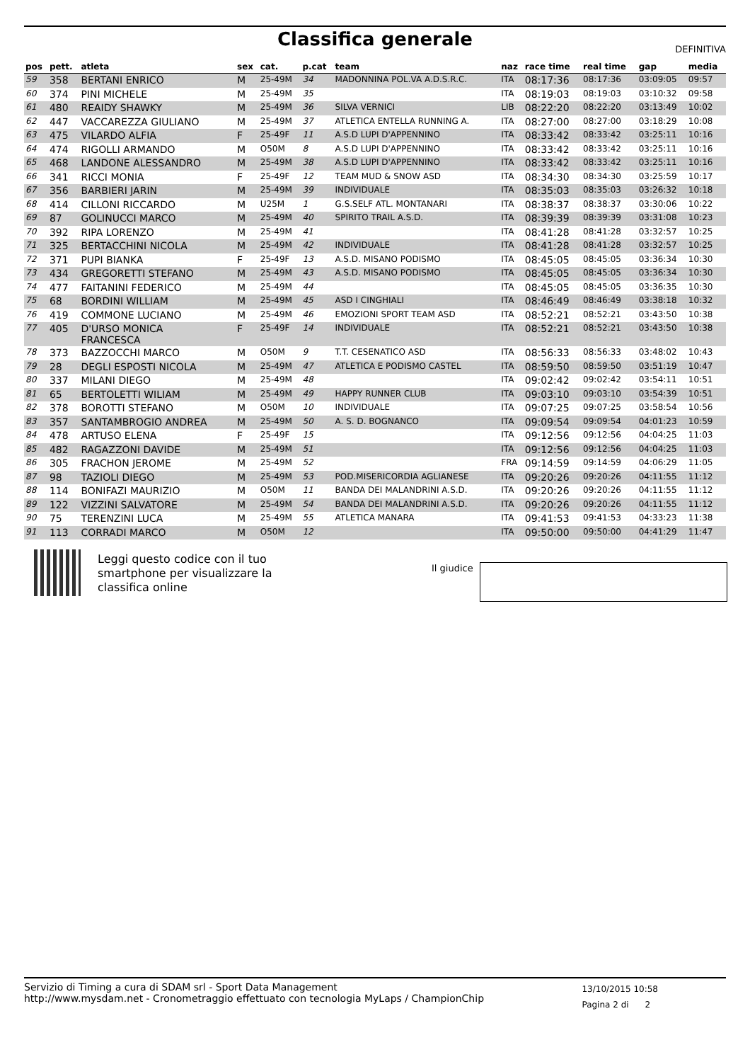Classifica generale DEFINITIVA
| pos | pett. | atleta | sex | cat. | p.cat | team | naz | race time | real time | gap | media |
| --- | --- | --- | --- | --- | --- | --- | --- | --- | --- | --- | --- |
| 59 | 358 | BERTANI ENRICO | M | 25-49M | 34 | MADONNINA POL.VA A.D.S.R.C. | ITA | 08:17:36 | 08:17:36 | 03:09:05 | 09:57 |
| 60 | 374 | PINI MICHELE | M | 25-49M | 35 | | ITA | 08:19:03 | 08:19:03 | 03:10:32 | 09:58 |
| 61 | 480 | REAIDY SHAWKY | M | 25-49M | 36 | SILVA VERNICI | LIB | 08:22:20 | 08:22:20 | 03:13:49 | 10:02 |
| 62 | 447 | VACCAREZZA GIULIANO | M | 25-49M | 37 | ATLETICA ENTELLA RUNNING A. | ITA | 08:27:00 | 08:27:00 | 03:18:29 | 10:08 |
| 63 | 475 | VILARDO ALFIA | F | 25-49F | 11 | A.S.D LUPI D'APPENNINO | ITA | 08:33:42 | 08:33:42 | 03:25:11 | 10:16 |
| 64 | 474 | RIGOLLI ARMANDO | M | O50M | 8 | A.S.D LUPI D'APPENNINO | ITA | 08:33:42 | 08:33:42 | 03:25:11 | 10:16 |
| 65 | 468 | LANDONE ALESSANDRO | M | 25-49M | 38 | A.S.D LUPI D'APPENNINO | ITA | 08:33:42 | 08:33:42 | 03:25:11 | 10:16 |
| 66 | 341 | RICCI MONIA | F | 25-49F | 12 | TEAM MUD & SNOW ASD | ITA | 08:34:30 | 08:34:30 | 03:25:59 | 10:17 |
| 67 | 356 | BARBIERI JARIN | M | 25-49M | 39 | INDIVIDUALE | ITA | 08:35:03 | 08:35:03 | 03:26:32 | 10:18 |
| 68 | 414 | CILLONI RICCARDO | M | U25M | 1 | G.S.SELF ATL. MONTANARI | ITA | 08:38:37 | 08:38:37 | 03:30:06 | 10:22 |
| 69 | 87 | GOLINUCCI MARCO | M | 25-49M | 40 | SPIRITO TRAIL A.S.D. | ITA | 08:39:39 | 08:39:39 | 03:31:08 | 10:23 |
| 70 | 392 | RIPA LORENZO | M | 25-49M | 41 | | ITA | 08:41:28 | 08:41:28 | 03:32:57 | 10:25 |
| 71 | 325 | BERTACCHINI NICOLA | M | 25-49M | 42 | INDIVIDUALE | ITA | 08:41:28 | 08:41:28 | 03:32:57 | 10:25 |
| 72 | 371 | PUPI BIANKA | F | 25-49F | 13 | A.S.D. MISANO PODISMO | ITA | 08:45:05 | 08:45:05 | 03:36:34 | 10:30 |
| 73 | 434 | GREGORETTI STEFANO | M | 25-49M | 43 | A.S.D. MISANO PODISMO | ITA | 08:45:05 | 08:45:05 | 03:36:34 | 10:30 |
| 74 | 477 | FAITANINI FEDERICO | M | 25-49M | 44 | | ITA | 08:45:05 | 08:45:05 | 03:36:35 | 10:30 |
| 75 | 68 | BORDINI WILLIAM | M | 25-49M | 45 | ASD I CINGHIALI | ITA | 08:46:49 | 08:46:49 | 03:38:18 | 10:32 |
| 76 | 419 | COMMONE LUCIANO | M | 25-49M | 46 | EMOZIONI SPORT TEAM ASD | ITA | 08:52:21 | 08:52:21 | 03:43:50 | 10:38 |
| 77 | 405 | D'URSO MONICA FRANCESCA | F | 25-49F | 14 | INDIVIDUALE | ITA | 08:52:21 | 08:52:21 | 03:43:50 | 10:38 |
| 78 | 373 | BAZZOCCHI MARCO | M | O50M | 9 | T.T. CESENATICO ASD | ITA | 08:56:33 | 08:56:33 | 03:48:02 | 10:43 |
| 79 | 28 | DEGLI ESPOSTI NICOLA | M | 25-49M | 47 | ATLETICA E PODISMO CASTEL | ITA | 08:59:50 | 08:59:50 | 03:51:19 | 10:47 |
| 80 | 337 | MILANI DIEGO | M | 25-49M | 48 | | ITA | 09:02:42 | 09:02:42 | 03:54:11 | 10:51 |
| 81 | 65 | BERTOLETTI WILIAM | M | 25-49M | 49 | HAPPY RUNNER CLUB | ITA | 09:03:10 | 09:03:10 | 03:54:39 | 10:51 |
| 82 | 378 | BOROTTI STEFANO | M | O50M | 10 | INDIVIDUALE | ITA | 09:07:25 | 09:07:25 | 03:58:54 | 10:56 |
| 83 | 357 | SANTAMBROGIO ANDREA | M | 25-49M | 50 | A. S. D. BOGNANCO | ITA | 09:09:54 | 09:09:54 | 04:01:23 | 10:59 |
| 84 | 478 | ARTUSO ELENA | F | 25-49F | 15 | | ITA | 09:12:56 | 09:12:56 | 04:04:25 | 11:03 |
| 85 | 482 | RAGAZZONI DAVIDE | M | 25-49M | 51 | | ITA | 09:12:56 | 09:12:56 | 04:04:25 | 11:03 |
| 86 | 305 | FRACHON JEROME | M | 25-49M | 52 | | FRA | 09:14:59 | 09:14:59 | 04:06:29 | 11:05 |
| 87 | 98 | TAZIOLI DIEGO | M | 25-49M | 53 | POD.MISERICORDIA AGLIANESE | ITA | 09:20:26 | 09:20:26 | 04:11:55 | 11:12 |
| 88 | 114 | BONIFAZI MAURIZIO | M | O50M | 11 | BANDA DEI MALANDRINI A.S.D. | ITA | 09:20:26 | 09:20:26 | 04:11:55 | 11:12 |
| 89 | 122 | VIZZINI SALVATORE | M | 25-49M | 54 | BANDA DEI MALANDRINI A.S.D. | ITA | 09:20:26 | 09:20:26 | 04:11:55 | 11:12 |
| 90 | 75 | TERENZINI LUCA | M | 25-49M | 55 | ATLETICA MANARA | ITA | 09:41:53 | 09:41:53 | 04:33:23 | 11:38 |
| 91 | 113 | CORRADI MARCO | M | O50M | 12 | | ITA | 09:50:00 | 09:50:00 | 04:41:29 | 11:47 |
Leggi questo codice con il tuo
smartphone per visualizzare la
classifica online
Il giudice
Servizio di Timing a cura di SDAM srl - Sport Data Management
http://www.mysdam.net - Cronometraggio effettuato con tecnologia MyLaps / ChampionChip
13/10/2015 10:58
Pagina 2 di 2